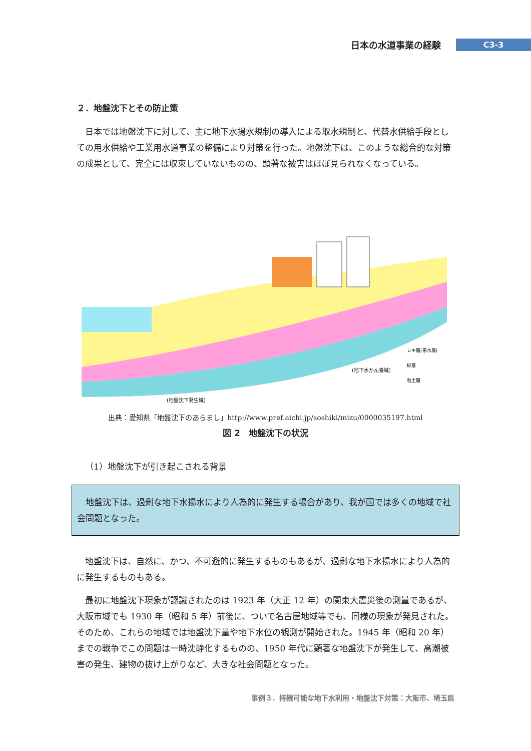日本の水道事業の経験
C3-3
２．地盤沈下とその防止策
日本では地盤沈下に対して、主に地下水揚水規制の導入による取水規制と、代替水供給手段としての用水供給や工業用水道事業の整備により対策を行った。地盤沈下は、このような総合的な対策の成果として、完全には収束していないものの、顕著な被害はほぼ見られなくなっている。
(地下水かん養域)
(地盤沈下発生域)
レキ層(帯水層)
砂層
粘土層
出典：愛知県「地盤沈下のあらまし」http://www.pref.aichi.jp/soshiki/mizu/0000035197.html
図 2　地盤沈下の状況
（1）地盤沈下が引き起こされる背景
地盤沈下は、過剰な地下水揚水により人為的に発生する場合があり、我が国では多くの地域で社会問題となった。
地盤沈下は、自然に、かつ、不可避的に発生するものもあるが、過剰な地下水揚水により人為的に発生するものもある。
最初に地盤沈下現象が認識されたのは 1923 年（大正 12 年）の関東大震災後の測量であるが、大阪市域でも 1930 年（昭和 5 年）前後に、ついで名古屋地域等でも、同様の現象が発見された。そのため、これらの地域では地盤沈下量や地下水位の観測が開始された。1945 年（昭和 20 年）までの戦争でこの問題は一時沈静化するものの、1950 年代に顕著な地盤沈下が発生して、高潮被害の発生、建物の抜け上がりなど、大きな社会問題となった。
事例３．持続可能な地下水利用・地盤沈下対策：大阪市、埼玉県